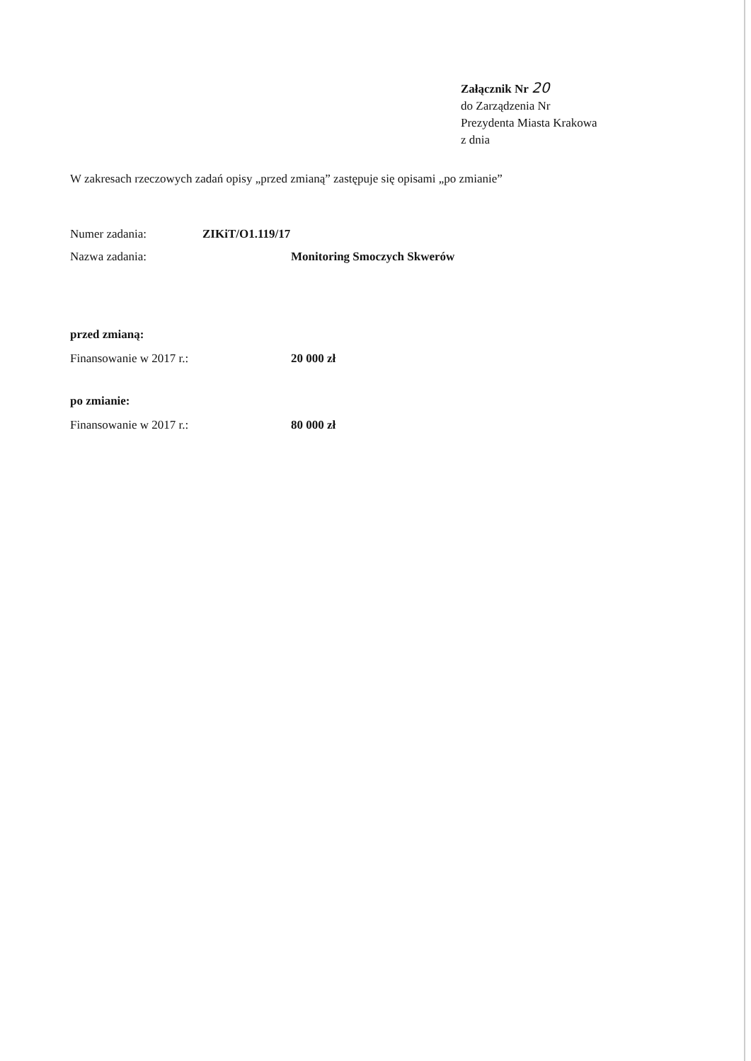Załącznik Nr 20
do Zarządzenia Nr
Prezydenta Miasta Krakowa
z dnia
W zakresach rzeczowych zadań opisy „przed zmianą” zastępuje się opisami „po zmianie”
Numer zadania: ZIKiT/O1.119/17
Nazwa zadania: Monitoring Smoczych Skwerów
przed zmianą:
Finansowanie w 2017 r.: 20 000 zł
po zmianie:
Finansowanie w 2017 r.: 80 000 zł